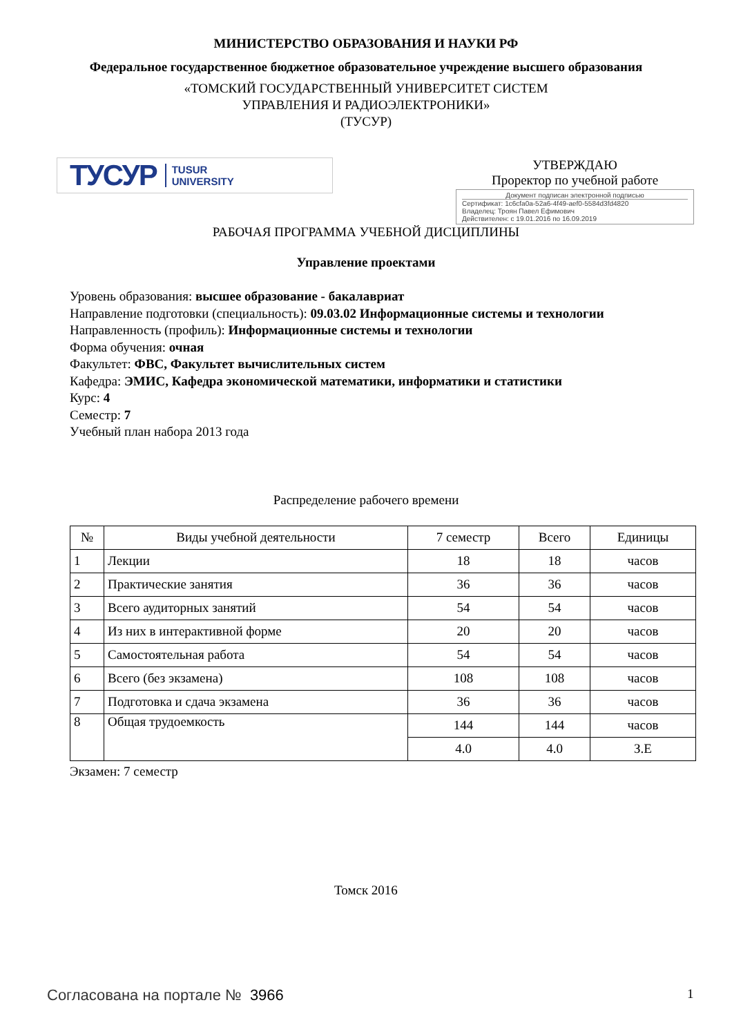МИНИСТЕРСТВО ОБРАЗОВАНИЯ И НАУКИ РФ
Федеральное государственное бюджетное образовательное учреждение высшего образования
«ТОМСКИЙ ГОСУДАРСТВЕННЫЙ УНИВЕРСИТЕТ СИСТЕМ
УПРАВЛЕНИЯ И РАДИОЭЛЕКТРОНИКИ»
(ТУСУР)
ТУСУР TUSUR
UNIVERSITY
УТВЕРЖДАЮ
Проректор по учебной работе
Документ подписан электронной подписью
Сертификат: 1c6cfa0a-52a6-4f49-aef0-5584d3fd4820
Владелец: Троян Павел Ефимович
Действителен: с 19.01.2016 по 16.09.2019
РАБОЧАЯ ПРОГРАММА УЧЕБНОЙ ДИСЦИПЛИНЫ
Управление проектами
Уровень образования: высшее образование - бакалавриат
Направление подготовки (специальность): 09.03.02 Информационные системы и технологии
Направленность (профиль): Информационные системы и технологии
Форма обучения: очная
Факультет: ФВС, Факультет вычислительных систем
Кафедра: ЭМИС, Кафедра экономической математики, информатики и статистики
Курс: 4
Семестр: 7
Учебный план набора 2013 года
Распределение рабочего времени
| № | Виды учебной деятельности | 7 семестр | Всего | Единицы |
| --- | --- | --- | --- | --- |
| 1 | Лекции | 18 | 18 | часов |
| 2 | Практические занятия | 36 | 36 | часов |
| 3 | Всего аудиторных занятий | 54 | 54 | часов |
| 4 | Из них в интерактивной форме | 20 | 20 | часов |
| 5 | Самостоятельная работа | 54 | 54 | часов |
| 6 | Всего (без экзамена) | 108 | 108 | часов |
| 7 | Подготовка и сдача экзамена | 36 | 36 | часов |
| 8 | Общая трудоемкость | 144 | 144 | часов |
| | | 4.0 | 4.0 | З.Е |
Экзамен: 7 семестр
Томск 2016
Согласована на портале № 3966 1